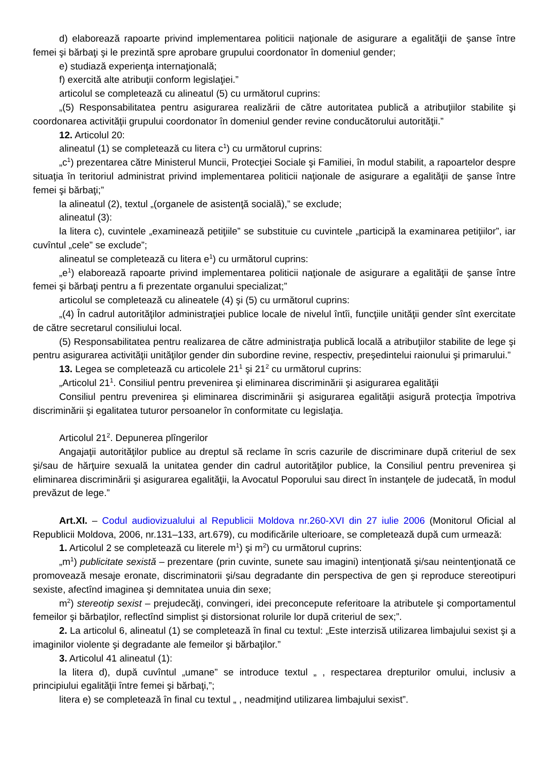d) elaborează rapoarte privind implementarea politicii naţionale de asigurare a egalităţii de şanse între femei şi bărbaţi şi le prezintă spre aprobare grupului coordonator în domeniul gender;
e) studiază experienţa internaţională;
f) exercită alte atribuţii conform legislaţiei.”
articolul se completează cu alineatul (5) cu următorul cuprins:
„(5) Responsabilitatea pentru asigurarea realizării de către autoritatea publică a atribuţiilor stabilite şi coordonarea activităţii grupului coordonator în domeniul gender revine conducătorului autorităţii.”
12. Articolul 20:
alineatul (1) se completează cu litera c<sup>1</sup>) cu următorul cuprins:
„c<sup>1</sup>) prezentarea către Ministerul Muncii, Protecţiei Sociale şi Familiei, în modul stabilit, a rapoartelor despre situaţia în teritoriul administrat privind implementarea politicii naţionale de asigurare a egalităţii de şanse între femei şi bărbaţi;”
la alineatul (2), textul „(organele de asistenţă socială),” se exclude;
alineatul (3):
la litera c), cuvintele „examinează petiţiile” se substituie cu cuvintele „participă la examinarea petiţiilor”, iar cuvîntul „cele” se exclude”;
alineatul se completează cu litera e<sup>1</sup>) cu următorul cuprins:
„e<sup>1</sup>) elaborează rapoarte privind implementarea politicii naţionale de asigurare a egalităţii de şanse între femei şi bărbaţi pentru a fi prezentate organului specializat;”
articolul se completează cu alineatele (4) şi (5) cu următorul cuprins:
„(4) În cadrul autorităţilor administraţiei publice locale de nivelul întîi, funcţiile unităţii gender sînt exercitate de către secretarul consiliului local.
(5) Responsabilitatea pentru realizarea de către administraţia publică locală a atribuţiilor stabilite de lege şi pentru asigurarea activităţii unităţilor gender din subordine revine, respectiv, preşedintelui raionului şi primarului.”
13. Legea se completează cu articolele 21<sup>1</sup> şi 21<sup>2</sup> cu următorul cuprins:
„Articolul 21<sup>1</sup>. Consiliul pentru prevenirea şi eliminarea discriminării şi asigurarea egalităţii
Consiliul pentru prevenirea şi eliminarea discriminării şi asigurarea egalităţii asigură protecţia împotriva discriminării şi egalitatea tuturor persoanelor în conformitate cu legislaţia.
Articolul 21<sup>2</sup>. Depunerea plîngerilor
Angajaţii autorităţilor publice au dreptul să reclame în scris cazurile de discriminare după criteriul de sex şi/sau de hărţuire sexuală la unitatea gender din cadrul autorităţilor publice, la Consiliul pentru prevenirea şi eliminarea discriminării şi asigurarea egalităţii, la Avocatul Poporului sau direct în instanţele de judecată, în modul prevăzut de lege.”
Art.XI. – Codul audiovizualului al Republicii Moldova nr.260-XVI din 27 iulie 2006 (Monitorul Oficial al Republicii Moldova, 2006, nr.131–133, art.679), cu modificările ulterioare, se completează după cum urmează:
1. Articolul 2 se completează cu literele m<sup>1</sup>) şi m<sup>2</sup>) cu următorul cuprins:
„m<sup>1</sup>) publicitate sexistă – prezentare (prin cuvinte, sunete sau imagini) intenţionată şi/sau neintenţionată ce promovează mesaje eronate, discriminatorii şi/sau degradante din perspectiva de gen şi reproduce stereotipuri sexiste, afectînd imaginea şi demnitatea unuia din sexe;
m<sup>2</sup>) stereotip sexist – prejudecăţi, convingeri, idei preconcepute referitoare la atributele şi comportamentul femeilor şi bărbaţilor, reflectînd simplist şi distorsionat rolurile lor după criteriul de sex;”.
2. La articolul 6, alineatul (1) se completează în final cu textul: „Este interzisă utilizarea limbajului sexist şi a imaginilor violente şi degradante ale femeilor şi bărbaţilor.”
3. Articolul 41 alineatul (1):
la litera d), după cuvîntul „umane” se introduce textul „ , respectarea drepturilor omului, inclusiv a principiului egalităţii între femei şi bărbaţi,”;
litera e) se completează în final cu textul „ , neadmiţind utilizarea limbajului sexist”.